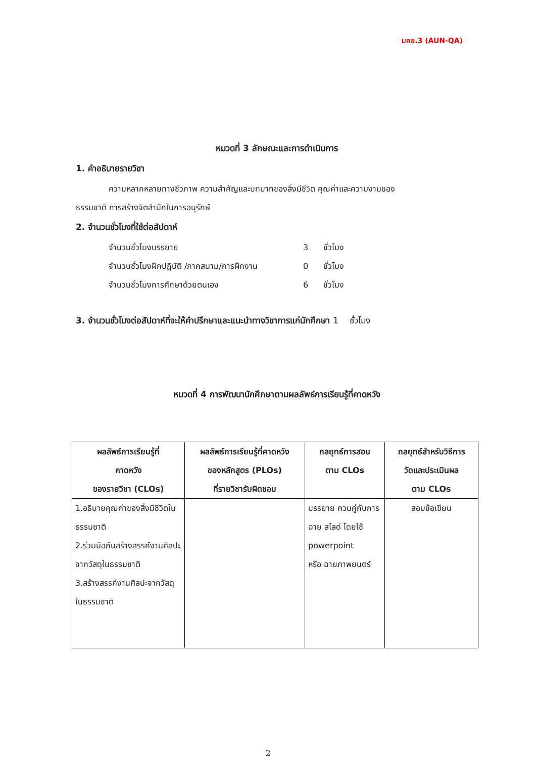มคอ.3 (AUN-QA)
หมวดที่ 3 ลักษณะและการดำเนินการ
1. คำอธิบายรายวิชา
ความหลากหลายทางชีวภาพ ความสำคัญและบทบาทของสิ่งมีชีวิต คุณค่าและความงามของ
ธรรมชาติ การสร้างจิตสำนึกในการอนุรักษ์
2. จำนวนชั่วโมงที่ใช้ต่อสัปดาห์
จำนวนชั่วโมงบรรยาย 3 ชั่วโมง
จำนวนชั่วโมงฝึกปฏิบัติ /ภาคสนาม/การฝึกงาน 0 ชั่วโมง
จำนวนชั่วโมงการศึกษาด้วยตนเอง 6 ชั่วโมง
3. จำนวนชั่วโมงต่อสัปดาห์ที่จะให้คำปรึกษาและแนะนำทางวิชาการแก่นักศึกษา 1 ชั่วโมง
หมวดที่ 4 การพัฒนานักศึกษาตามผลลัพธ์การเรียนรู้ที่คาดหวัง
| ผลลัพธ์การเรียนรู้ที่ คาดหวัง ของรายวิชา (CLOs) | ผลลัพธ์การเรียนรู้ที่คาดหวัง ของหลักสูตร (PLOs) ที่รายวิชารับผิดชอบ | กลยุทธ์การสอน ตาม CLOs | กลยุทธ์สำหรับวิธีการ วัดและประเมินผล ตาม CLOs |
| --- | --- | --- | --- |
| 1.อธิบายคุณค่าของสิ่งมีชีวิตใน ธรรมชาติ 2.ร่วมมือกันสร้างสรรค์งานศิลปะจากวัสดุในธรรมชาติ 3.สร้างสรรค์งานศิลปะจากวัสดุในธรรมชาติ | | บรรยาย ควบคู่กับการ ฉาย สไลด์ โดยใช้ powerpoint หรือ ฉายภาพยนตร์ | สอบข้อเขียน |
2